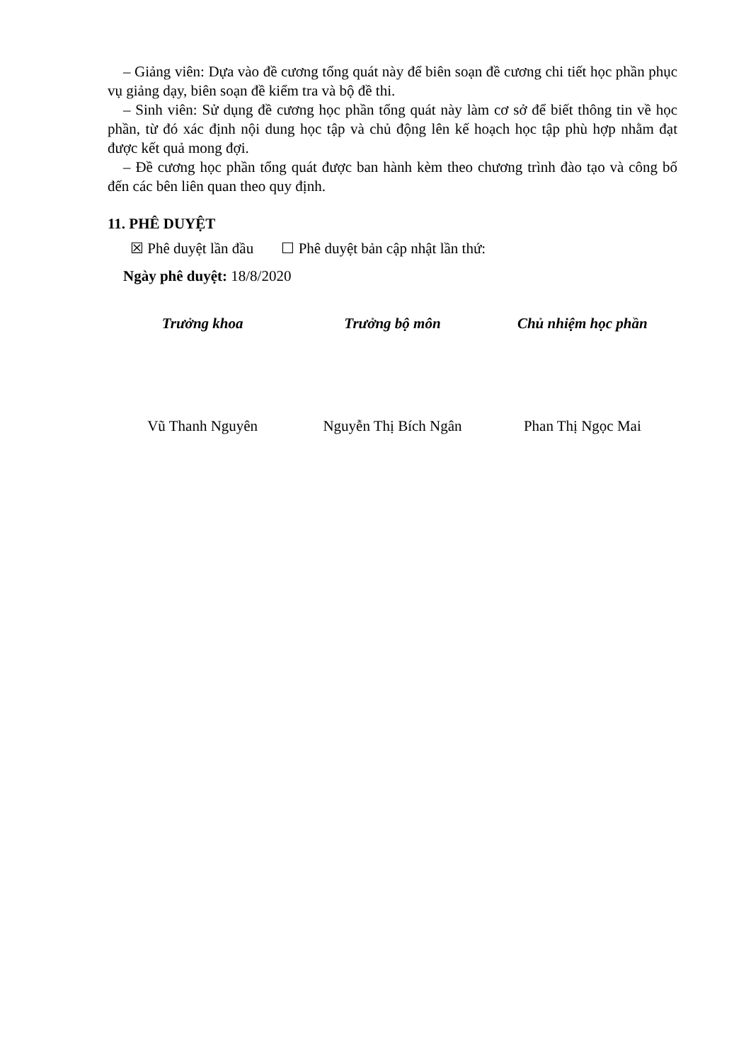– Giảng viên: Dựa vào đề cương tổng quát này để biên soạn đề cương chi tiết học phần phục vụ giảng dạy, biên soạn đề kiểm tra và bộ đề thi.
– Sinh viên: Sử dụng đề cương học phần tổng quát này làm cơ sở để biết thông tin về học phần, từ đó xác định nội dung học tập và chủ động lên kế hoạch học tập phù hợp nhằm đạt được kết quả mong đợi.
– Đề cương học phần tổng quát được ban hành kèm theo chương trình đào tạo và công bố đến các bên liên quan theo quy định.
11. PHÊ DUYỆT
☒ Phê duyệt lần đầu ☐ Phê duyệt bản cập nhật lần thứ:
Ngày phê duyệt: 18/8/2020
Trưởng khoa
Vũ Thanh Nguyên
Trưởng bộ môn
Nguyễn Thị Bích Ngân
Chủ nhiệm học phần
Phan Thị Ngọc Mai